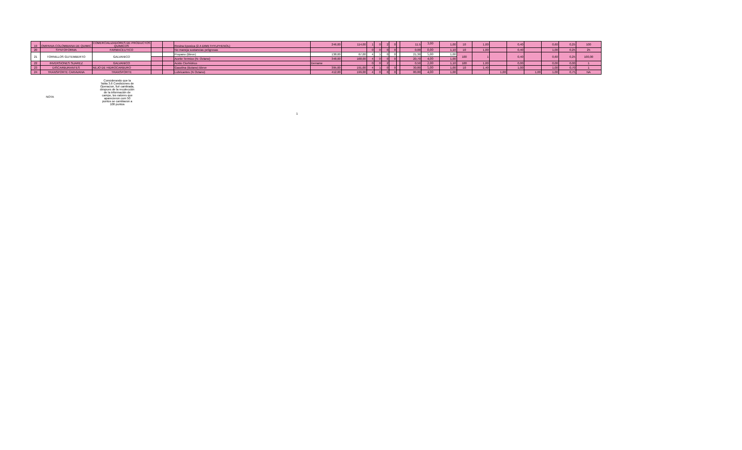| 19 | OMPANIA COLOMBIANA DE QUIMIC | COMERCIALIZADORES DE PRODUCTOS QUIMICOS | | | Resina Epoxica (2,4-DIMETHYLPHENOL) | 246,00 | 114,00 | 1 | 0 | 2 | 0 | | 11.5 | 3,00 | 1,00 | 10 | 1,00 | | 0,40 | | 0,60 | 0,25 | 100 |
| 20 | SYNTOFORMA | FARMACEUTICO | | | No maneja sustancias peligrosas | | | 0 | 0 | 0 | 0 | | 0,00 | 0,00 | 1,10 | 10 | 1,00 | | 0,40 | | 1,00 | 0,25 | 25 |
| 21 | TORNILLOS GUTEMBERTO | GALVANICO | | | Propano (Bleve) | 138,00 | 67,00 | 4 | 1 | 0 | 0 | | 21,30 | 5,00 | 1,00 | 100 | 1 | | 0,40 | | 0,60 | 0,25 | 100,00 |
| | | | | | Acetie Termico (N- Octano) | 348,00 | 168,00 | 4 | 0 | 0 | 0 | | 20,70 | 4,00 | 1,00 | | | | | | | | |
| 22 | INVERSIONES SUAREZ | GALVANICO | | | Acido Clorhídrico | Derrame | | 0 | 0 | 2 | | | 0,50 | 2,00 | 1,10 | 100 | 1,00 | | 0,00 | | 0,00 | 0,00 | 1 |
| 23 | DISCARBURANTES | NEJO DE HIDROCARBURO | | | Gasolina (Butano) Bleve | 395,00 | 191,00 | 4 | 1 | 0 | 0 | | 30,80 | 5,00 | 1,00 | 10 | 1,40 | | 1,00 | | 1,00 | 0,70 | 1 |
| 24 | TRANSPORTE CARAVANA | TRANSPORTE | | | Lubricantes (N Octano) | 412,00 | 199,00 | 4 | 0 | 0 | 0 | | 80,80 | 4,00 | 1,00 | | | 1,00 | | 1,00 | 1,00 | 0,75 | NA |
NOTA
Considerando que la Tabla 3.6 Condiciones de Operacion, fué cambiada, despues de la recolección de la información de campo, los valores que aparecieron com 50 puntos se cambiaron a 100 puntos
1